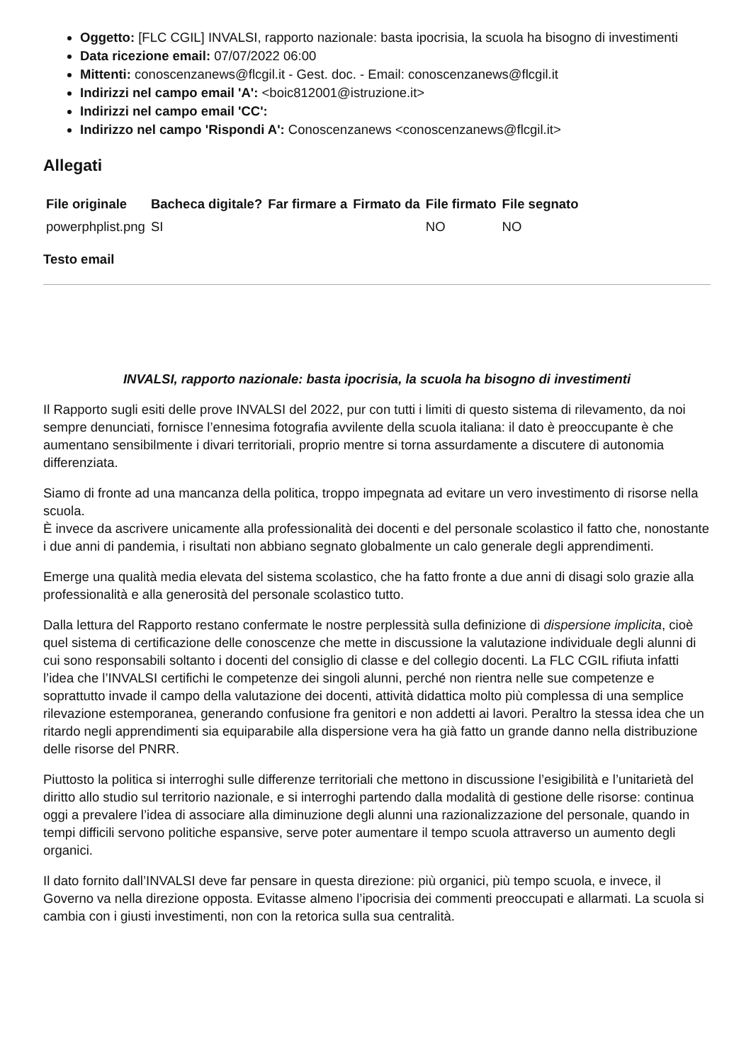Oggetto: [FLC CGIL] INVALSI, rapporto nazionale: basta ipocrisia, la scuola ha bisogno di investimenti
Data ricezione email: 07/07/2022 06:00
Mittenti: conoscenzanews@flcgil.it - Gest. doc. - Email: conoscenzanews@flcgil.it
Indirizzi nel campo email 'A': <boic812001@istruzione.it>
Indirizzi nel campo email 'CC':
Indirizzo nel campo 'Rispondi A': Conoscenzanews <conoscenzanews@flcgil.it>
Allegati
| File originale | Bacheca digitale? | Far firmare a | Firmato da | File firmato | File segnato |
| --- | --- | --- | --- | --- | --- |
| powerphplist.png | SI | | | NO | NO |
Testo email
INVALSI, rapporto nazionale: basta ipocrisia, la scuola ha bisogno di investimenti
Il Rapporto sugli esiti delle prove INVALSI del 2022, pur con tutti i limiti di questo sistema di rilevamento, da noi sempre denunciati, fornisce l’ennesima fotografia avvilente della scuola italiana: il dato è preoccupante è che aumentano sensibilmente i divari territoriali, proprio mentre si torna assurdamente a discutere di autonomia differenziata.
Siamo di fronte ad una mancanza della politica, troppo impegnata ad evitare un vero investimento di risorse nella scuola.
È invece da ascrivere unicamente alla professionalità dei docenti e del personale scolastico il fatto che, nonostante i due anni di pandemia, i risultati non abbiano segnato globalmente un calo generale degli apprendimenti.
Emerge una qualità media elevata del sistema scolastico, che ha fatto fronte a due anni di disagi solo grazie alla professionalità e alla generosità del personale scolastico tutto.
Dalla lettura del Rapporto restano confermate le nostre perplessità sulla definizione di dispersione implicita, cioè quel sistema di certificazione delle conoscenze che mette in discussione la valutazione individuale degli alunni di cui sono responsabili soltanto i docenti del consiglio di classe e del collegio docenti. La FLC CGIL rifiuta infatti l’idea che l’INVALSI certifichi le competenze dei singoli alunni, perché non rientra nelle sue competenze e soprattutto invade il campo della valutazione dei docenti, attività didattica molto più complessa di una semplice rilevazione estemporanea, generando confusione fra genitori e non addetti ai lavori. Peraltro la stessa idea che un ritardo negli apprendimenti sia equiparabile alla dispersione vera ha già fatto un grande danno nella distribuzione delle risorse del PNRR.
Piuttosto la politica si interroghi sulle differenze territoriali che mettono in discussione l’esigibilità e l’unitarietà del diritto allo studio sul territorio nazionale, e si interroghi partendo dalla modalità di gestione delle risorse: continua oggi a prevalere l’idea di associare alla diminuzione degli alunni una razionalizzazione del personale, quando in tempi difficili servono politiche espansive, serve poter aumentare il tempo scuola attraverso un aumento degli organici.
Il dato fornito dall’INVALSI deve far pensare in questa direzione: più organici, più tempo scuola, e invece, il Governo va nella direzione opposta. Evitasse almeno l’ipocrisia dei commenti preoccupati e allarmati. La scuola si cambia con i giusti investimenti, non con la retorica sulla sua centralità.